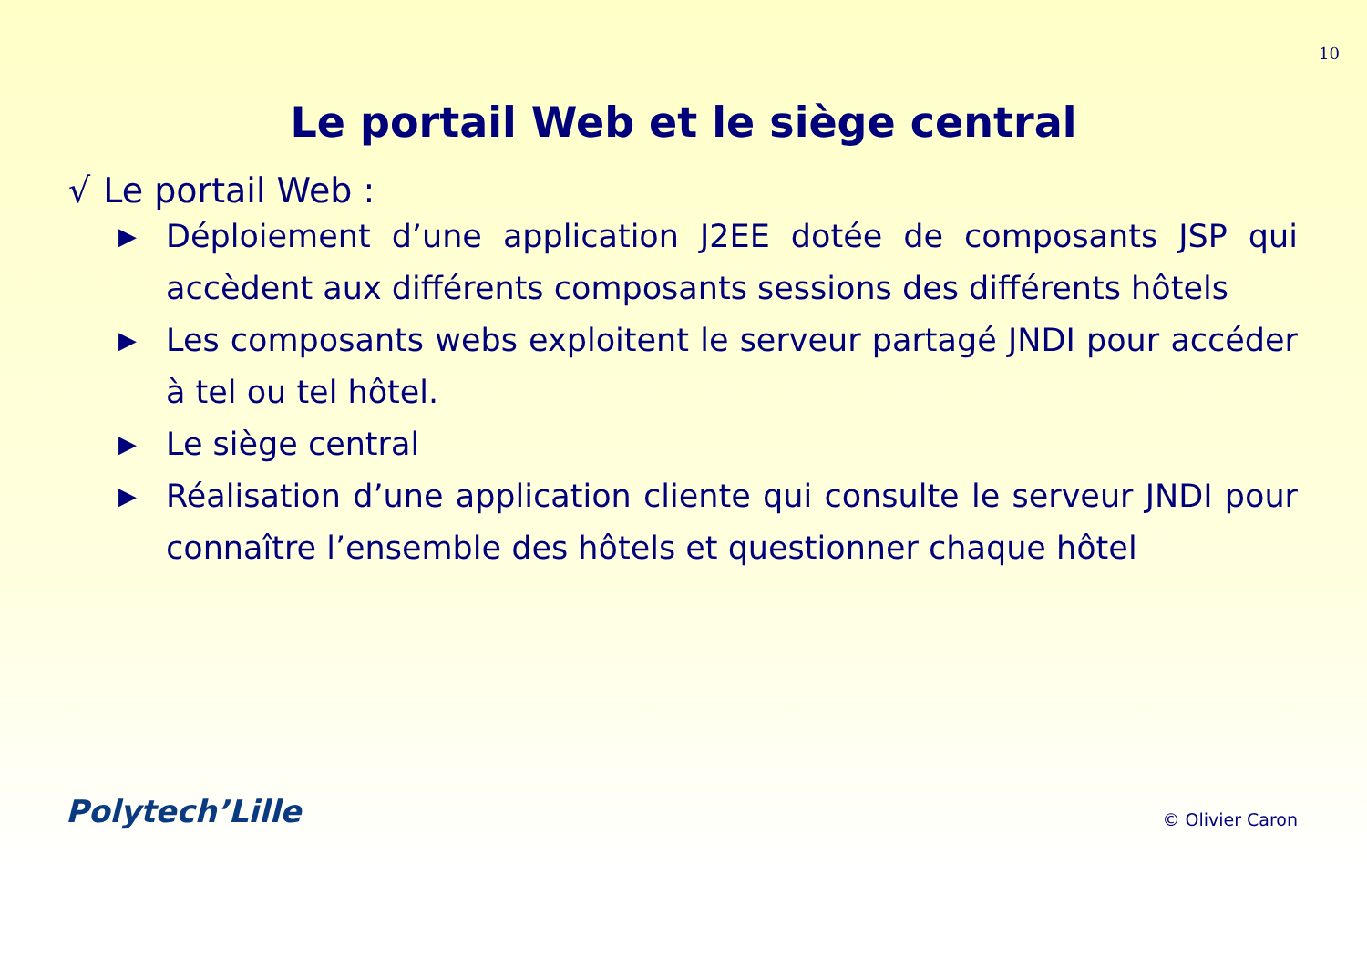10
Le portail Web et le siège central
√ Le portail Web :
▶ Déploiement d’une application J2EE dotée de composants JSP qui accèdent aux différents composants sessions des différents hôtels
▶ Les composants webs exploitent le serveur partagé JNDI pour accéder à tel ou tel hôtel.
▶ Le siège central
▶ Réalisation d’une application cliente qui consulte le serveur JNDI pour connaître l’ensemble des hôtels et questionner chaque hôtel
Polytech’Lille © Olivier Caron